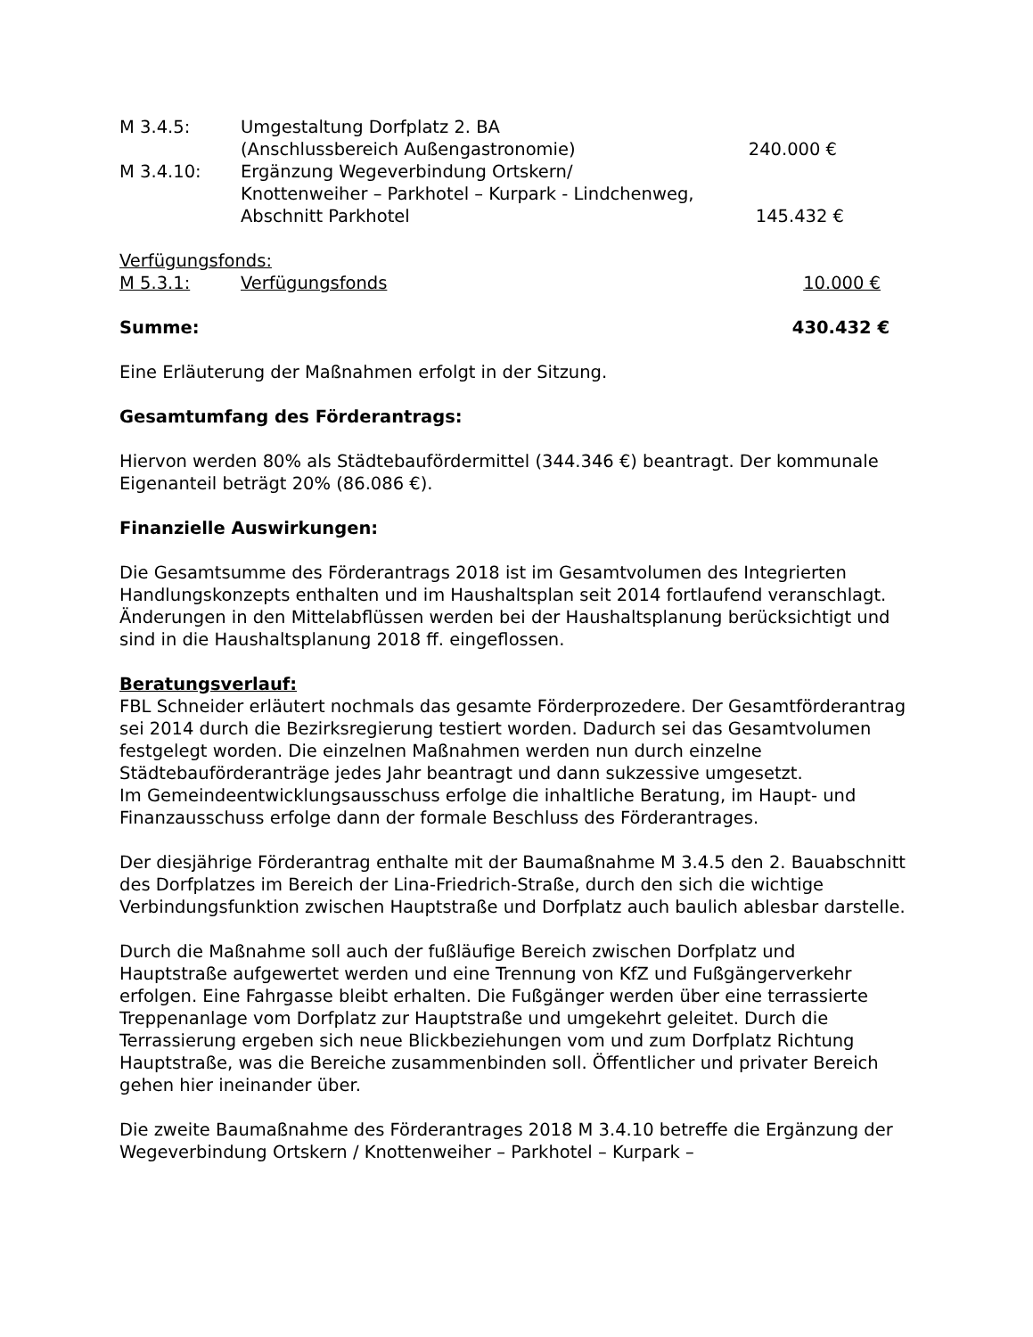M 3.4.5: Umgestaltung Dorfplatz 2. BA
(Anschlussbereich Außengastronomie)
240.000 €
M 3.4.10: Ergänzung Wegeverbindung Ortskern/
Knottenweiher – Parkhotel – Kurpark - Lindchenweg,
Abschnitt Parkhotel 145.432 €
Verfügungsfonds:
M 5.3.1: Verfügungsfonds 10.000 €
Summe: 430.432 €
Eine Erläuterung der Maßnahmen erfolgt in der Sitzung.
Gesamtumfang des Förderantrags:
Hiervon werden 80% als Städtebaufördermittel (344.346 €) beantragt. Der kommunale Eigenanteil beträgt 20% (86.086 €).
Finanzielle Auswirkungen:
Die Gesamtsumme des Förderantrags 2018 ist im Gesamtvolumen des Integrierten Handlungskonzepts enthalten und im Haushaltsplan seit 2014 fortlaufend veranschlagt. Änderungen in den Mittelabflüssen werden bei der Haushaltsplanung berücksichtigt und sind in die Haushaltsplanung 2018 ff. eingeflossen.
Beratungsverlauf:
FBL Schneider erläutert nochmals das gesamte Förderprozedere. Der Gesamtförderantrag sei 2014 durch die Bezirksregierung testiert worden. Dadurch sei das Gesamtvolumen festgelegt worden. Die einzelnen Maßnahmen werden nun durch einzelne Städtebauförderanträge jedes Jahr beantragt und dann sukzessive umgesetzt.
Im Gemeindeentwicklungsausschuss erfolge die inhaltliche Beratung, im Haupt- und Finanzausschuss erfolge dann der formale Beschluss des Förderantrages.
Der diesjährige Förderantrag enthalte mit der Baumaßnahme M 3.4.5 den 2. Bauabschnitt des Dorfplatzes im Bereich der Lina-Friedrich-Straße, durch den sich die wichtige Verbindungsfunktion zwischen Hauptstraße und Dorfplatz auch baulich ablesbar darstelle.
Durch die Maßnahme soll auch der fußläufige Bereich zwischen Dorfplatz und Hauptstraße aufgewertet werden und eine Trennung von KfZ und Fußgängerverkehr erfolgen. Eine Fahrgasse bleibt erhalten. Die Fußgänger werden über eine terrassierte Treppenanlage vom Dorfplatz zur Hauptstraße und umgekehrt geleitet. Durch die Terrassierung ergeben sich neue Blickbeziehungen vom und zum Dorfplatz Richtung Hauptstraße, was die Bereiche zusammenbinden soll. Öffentlicher und privater Bereich gehen hier ineinander über.
Die zweite Baumaßnahme des Förderantrages 2018 M 3.4.10 betreffe die Ergänzung der Wegeverbindung Ortskern / Knottenweiher – Parkhotel – Kurpark –